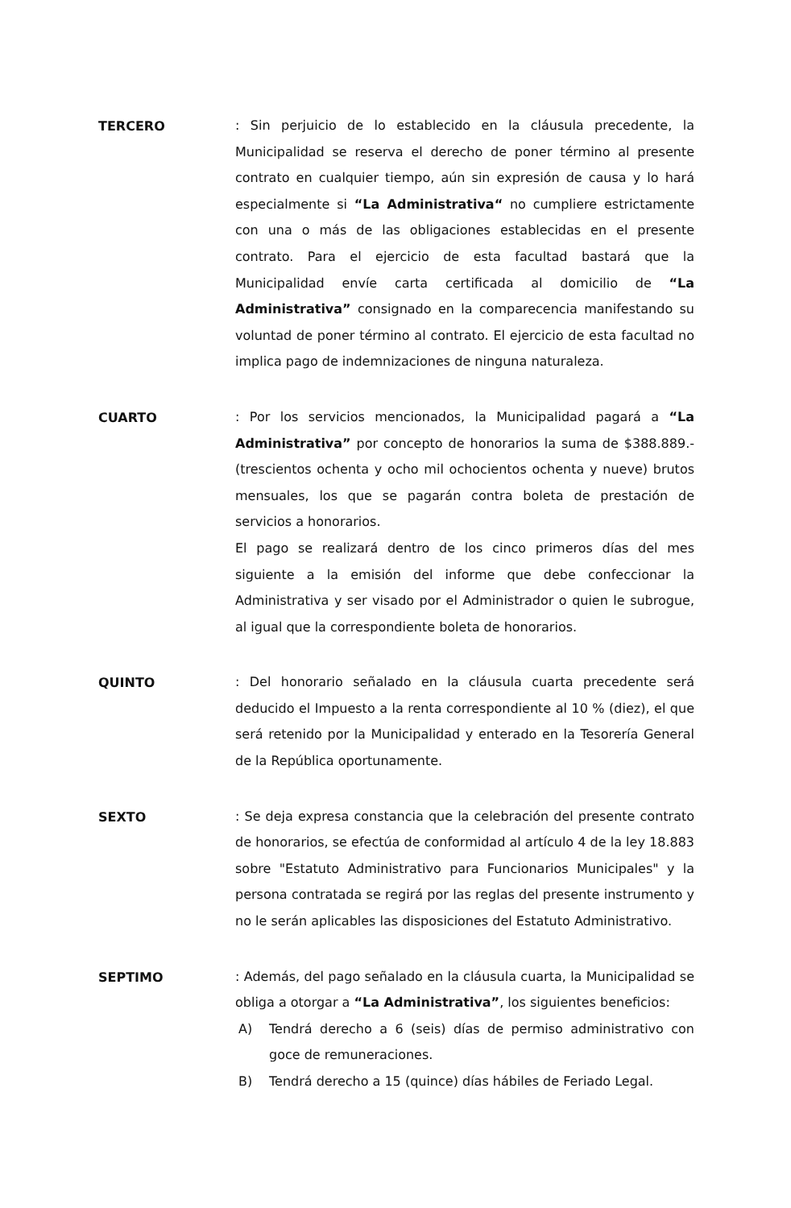TERCERO
: Sin perjuicio de lo establecido en la cláusula precedente, la Municipalidad se reserva el derecho de poner término al presente contrato en cualquier tiempo, aún sin expresión de causa y lo hará especialmente si “La Administrativa“ no cumpliere estrictamente con una o más de las obligaciones establecidas en el presente contrato. Para el ejercicio de esta facultad bastará que la Municipalidad envíe carta certificada al domicilio de “La Administrativa” consignado en la comparecencia manifestando su voluntad de poner término al contrato. El ejercicio de esta facultad no implica pago de indemnizaciones de ninguna naturaleza.
CUARTO
: Por los servicios mencionados, la Municipalidad pagará a “La Administrativa” por concepto de honorarios la suma de $388.889.- (trescientos ochenta y ocho mil ochocientos ochenta y nueve) brutos mensuales, los que se pagarán contra boleta de prestación de servicios a honorarios.
El pago se realizará dentro de los cinco primeros días del mes siguiente a la emisión del informe que debe confeccionar la Administrativa y ser visado por el Administrador o quien le subrogue, al igual que la correspondiente boleta de honorarios.
QUINTO
: Del honorario señalado en la cláusula cuarta precedente será deducido el Impuesto a la renta correspondiente al 10 % (diez), el que será retenido por la Municipalidad y enterado en la Tesorería General de la República oportunamente.
SEXTO
: Se deja expresa constancia que la celebración del presente contrato de honorarios, se efectúa de conformidad al artículo 4 de la ley 18.883 sobre "Estatuto Administrativo para Funcionarios Municipales" y la persona contratada se regirá por las reglas del presente instrumento y no le serán aplicables las disposiciones del Estatuto Administrativo.
SEPTIMO
: Además, del pago señalado en la cláusula cuarta, la Municipalidad se obliga a otorgar a “La Administrativa”, los siguientes beneficios:
A) Tendrá derecho a 6 (seis) días de permiso administrativo con goce de remuneraciones.
B) Tendrá derecho a 15 (quince) días hábiles de Feriado Legal.